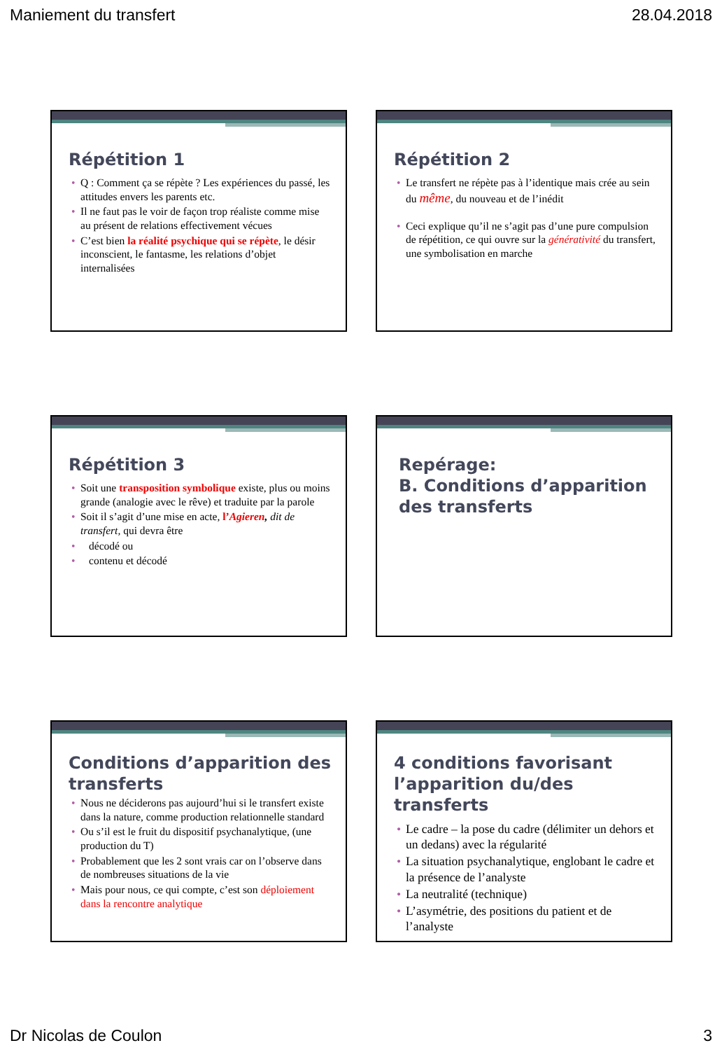Maniement du transfert 28.04.2018
Répétition 1
• Q : Comment ça se répète ? Les expériences du passé, les attitudes envers les parents etc.
• Il ne faut pas le voir de façon trop réaliste comme mise au présent de relations effectivement vécues
• C’est bien la réalité psychique qui se répète, le désir inconscient, le fantasme, les relations d’objet internalisées
Répétition 2
• Le transfert ne répète pas à l’identique mais crée au sein du même, du nouveau et de l’inédit
• Ceci explique qu’il ne s’agit pas d’une pure compulsion de répétition, ce qui ouvre sur la générativité du transfert, une symbolisation en marche
Répétition 3
• Soit une transposition symbolique existe, plus ou moins grande (analogie avec le rêve) et traduite par la parole
• Soit il s’agit d’une mise en acte, l’Agieren, dit de transfert, qui devra être
• décodé ou
• contenu et décodé
Repérage:
B. Conditions d’apparition des transferts
Conditions d’apparition des transferts
• Nous ne déciderons pas aujourd’hui si le transfert existe dans la nature, comme production relationnelle standard
• Ou s’il est le fruit du dispositif psychanalytique, (une production du T)
• Probablement que les 2 sont vrais car on l’observe dans de nombreuses situations de la vie
• Mais pour nous, ce qui compte, c’est son déploiement dans la rencontre analytique
4 conditions favorisant l’apparition du/des transferts
• Le cadre – la pose du cadre (délimiter un dehors et un dedans) avec la régularité
• La situation psychanalytique, englobant le cadre et la présence de l’analyste
• La neutralité (technique)
• L’asymétrie, des positions du patient et de l’analyste
Dr Nicolas de Coulon 3